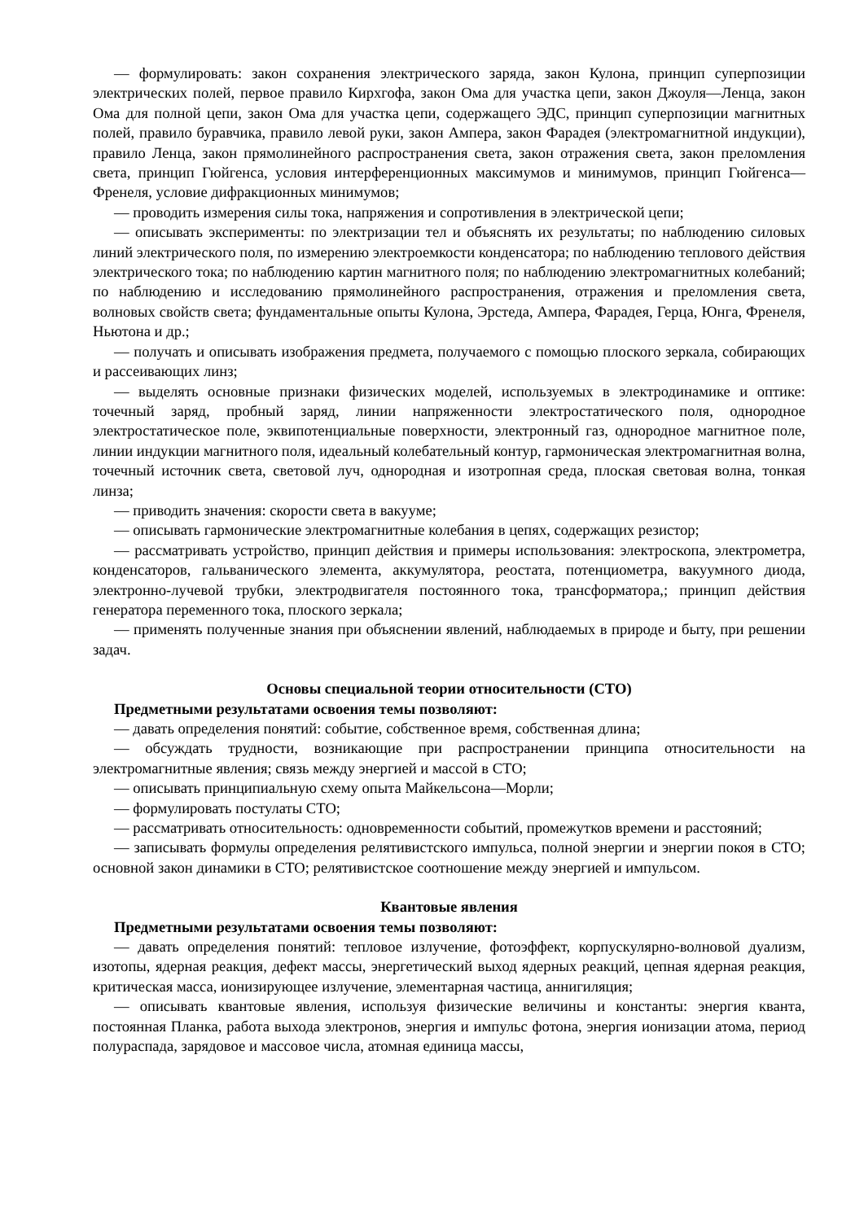— формулировать: закон сохранения электрического заряда, закон Кулона, принцип суперпозиции электрических полей, первое правило Кирхгофа, закон Ома для участка цепи, закон Джоуля—Ленца, закон Ома для полной цепи, закон Ома для участка цепи, содержащего ЭДС, принцип суперпозиции магнитных полей, правило буравчика, правило левой руки, закон Ампера, закон Фарадея (электромагнитной индукции), правило Ленца, закон прямолинейного распространения света, закон отражения света, закон преломления света, принцип Гюйгенса, условия интерференционных максимумов и минимумов, принцип Гюйгенса—Френеля, условие дифракционных минимумов;
— проводить измерения силы тока, напряжения и сопротивления в электрической цепи;
— описывать эксперименты: по электризации тел и объяснять их результаты; по наблюдению силовых линий электрического поля, по измерению электроемкости конденсатора; по наблюдению теплового действия электрического тока; по наблюдению картин магнитного поля; по наблюдению электромагнитных колебаний; по наблюдению и исследованию прямолинейного распространения, отражения и преломления света, волновых свойств света; фундаментальные опыты Кулона, Эрстеда, Ампера, Фарадея, Герца, Юнга, Френеля, Ньютона и др.;
— получать и описывать изображения предмета, получаемого с помощью плоского зеркала, собирающих и рассеивающих линз;
— выделять основные признаки физических моделей, используемых в электродинамике и оптике: точечный заряд, пробный заряд, линии напряженности электростатического поля, однородное электростатическое поле, эквипотенциальные поверхности, электронный газ, однородное магнитное поле, линии индукции магнитного поля, идеальный колебательный контур, гармоническая электромагнитная волна, точечный источник света, световой луч, однородная и изотропная среда, плоская световая волна, тонкая линза;
— приводить значения: скорости света в вакууме;
— описывать гармонические электромагнитные колебания в цепях, содержащих резистор;
— рассматривать устройство, принцип действия и примеры использования: электроскопа, электрометра, конденсаторов, гальванического элемента, аккумулятора, реостата, потенциометра, вакуумного диода, электронно-лучевой трубки, электродвигателя постоянного тока, трансформатора,; принцип действия генератора переменного тока, плоского зеркала;
— применять полученные знания при объяснении явлений, наблюдаемых в природе и быту, при решении задач.
Основы специальной теории относительности (СТО)
Предметными результатами освоения темы позволяют:
— давать определения понятий: событие, собственное время, собственная длина;
— обсуждать трудности, возникающие при распространении принципа относительности на электромагнитные явления; связь между энергией и массой в СТО;
— описывать принципиальную схему опыта Майкельсона—Морли;
— формулировать постулаты СТО;
— рассматривать относительность: одновременности событий, промежутков времени и расстояний;
— записывать формулы определения релятивистского импульса, полной энергии и энергии покоя в СТО; основной закон динамики в СТО; релятивистское соотношение между энергией и импульсом.
Квантовые явления
Предметными результатами освоения темы позволяют:
— давать определения понятий: тепловое излучение, фотоэффект, корпускулярно-волновой дуализм, изотопы, ядерная реакция, дефект массы, энергетический выход ядерных реакций, цепная ядерная реакция, критическая масса, ионизирующее излучение, элементарная частица, аннигиляция;
— описывать квантовые явления, используя физические величины и константы: энергия кванта, постоянная Планка, работа выхода электронов, энергия и импульс фотона, энергия ионизации атома, период полураспада, зарядовое и массовое числа, атомная единица массы,